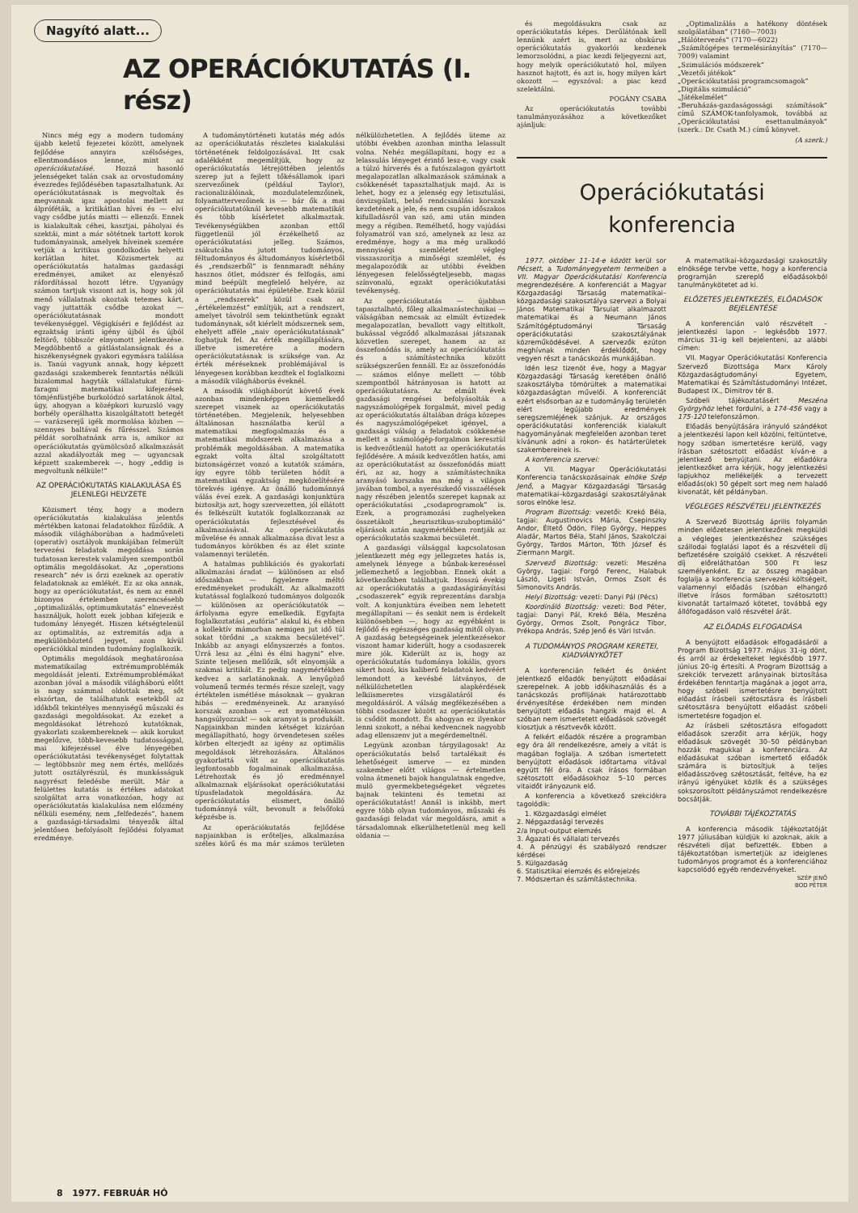Nagyító alatt...
AZ OPERÁCIÓKUTATÁS (I. rész)
Nincs még egy a modern tudomány újabb keletű fejezetei között, amelynek fejlődése annyira szélsőséges, ellentmondásos lenne, mint az operációkutatásé. Hozzá hasonló jelenségeket talán csak az orvostudomány évezredes fejlődésében tapasztalhatunk. Az operációkutatásnak is megvoltak és megvannak igaz apostolai mellett az álpróféták, a kritikátlan hívei és — elvi vagy csődbe jutás miatti — ellenzői. Ennek is kialakultak céhei, kasztjai, páholyai és szektái, mint a már sötétnek tartott korok tudományainak, amelyek híveinek szemére vetjük a kritikus gondolkodás helyetti korlátlan hitet. Közismertek az operációkutatás hatalmas gazdasági eredményei, amiket az elenyésző ráfordítással hozott létre. Ugyanúgy számon tartjuk viszont azt is, hogy sok jól menő vállalatnak okoztak tetemes kárt, vagy juttatták csődbe azokat — operációkutatásnak mondott tevékenységgel. Végigkíséri e fejlődést az egzaktság iránti igény újból és újból feltörő, többször elnyomott jelentkezése. Megdöbbentő a gátlástalanságnak és a hiszékenységnek gyakori egymásra találása is. Tanúi vagyunk annak, hogy képzett gazdasági szakemberek fenntartás nélküli bizalommal hagyták vállalatukat fúrni-faragni matematikai kifejezések tömjénfüstjébe burkolódzó sarlatánok által, úgy, ahogyan a középkori kuruzsló vagy borbély operálhatta kiszolgáltatott betegét — varázserejű igék mormolása közben — szennyes baltával és fűrésszel. Számos példát sorolhatnánk arra is, amikor az operációkutatás gyümölcsöző alkalmazását azzal akadályozták meg — ugyancsak képzett szakemberek —, hogy „eddig is megvoltunk nélküle!”
AZ OPERÁCIÓKUTATÁS KIALAKULÁSA ÉS JELENLEGI HELYZETE
Közismert tény, hogy a modern operációkutatás kialakulása jelentős mértékben katonai feladatokhoz fűződik. A második világháborúban a hadműveleti (operatív) osztályok munkájában felmerült tervezési feladatok megoldása során tudatosan kerestek valamilyen szempontból optimális megoldásokat. Az „operations research” név is őrzi ezeknek az operatív feladatoknak az emlékét. Ez az oka annak, hogy az operációkutatást, és nem az ennél bizonyos értelemben szerencsésebb „optimalizálás, optimumkutatás” elnevezést használjuk, holott ezek jobban kifejezik e tudomány lényegét. Hiszen kétségtelenül az optimalitás, az extremitás adja a megkülönböztető jegyet, azon kívül operációkkal minden tudomány foglalkozik.
Optimális megoldások meghatározása matematikailag extrémumproblémák megoldását jelenti. Extrémumproblémákat azonban jóval a második világháború előtt is nagy számmal oldottak meg, sőt elszórtan, de találhatunk esetekből az időkből tekintélyes mennyiségű műszaki és gazdasági megoldásokat. Az ezeket a megoldásokat létrehozó kutatóknak, gyakorlati szakembereknek — akik korukat megelőzve, több-kevesebb tudatossággal, mai kifejezéssel élve lényegében operációkutatási tevékenységet folytattak — legtöbbször meg nem értés, mellőzés jutott osztályrészül, és munkásságuk nagyrészt feledésbe merült. Már a felülettes kutatás is értékes adatokat szolgáltat arra vonatkozóan, hogy az operációkutatás kialakulása nem előzmény nélküli esemény, nem „felfedezés”, hanem a gazdasági-társadalmi tényezők által jelentősen befolyásolt fejlődési folyamat eredménye.
A tudománytörténeti kutatás még adós az operációkutatás részletes kialakulási történetének feldolgozásával. Itt csak adalékként megemlítjük, hogy az operációkutatás létrejöttében jelentős szerep jut a fejlett tőkésállamok ipari szervezőinek (például Taylor), racionalizálóinak, mozdulatelemzőinek, folyamattervezőinek is — bár ők a mai operációkutatóknál kevesebb matematikát és több kísérletet alkalmaztak. Tevékenységükben azonban ettől függetlenül jól érzékelhető az operációkutatási jelleg. Számos, zsákutcába jutott tudományos, féltudományos és áltudományos kísérletből és „rendszerből” is fennmaradt néhány hasznos ötlet, módszer és felfogás, ami mind beépült megfelelő helyére, az operációkutatás mai épületébe. Ezek közül a „rendszerek” közül csak az „értékelemzést” említjük, azt a rendszert, amelyet távolról sem tekinthetünk egzakt tudománynak, sőt kiérlelt módszernek sem, ehelyett afféle „naiv operációkutatásnak” foghatjuk fel. Az érték megállapítására, illetve ismeretére a modern operációkutatásnak is szüksége van. Az érték méréseknek problémájával is lényegesen korábban kezdtek el foglalkozni a második világháborús éveknél.
A második világháborút követő évek azonban mindenképpen kiemelkedő szerepet visznek az operációkutatás történetében. Megjelenik, helyesebben általánosan használatba kerül a matematikai megfogalmazás és a matematikai módszerek alkalmazása a problémák megoldásában. A matematika egzakt volta által szolgáltatott biztonságérzet vonzó a kutatók számára, így egyre több területen hódít a matematikai egzaktság megközelítésére törekvés igénye. Az önálló tudománnyá válás éveí ezek. A gazdasági konjunktúra biztosítja azt, hogy szervezetten, jól ellátott és felkészült kutatók foglalkozzanak az operációkutatás fejlesztésével és alkalmazásával. Az operációkutatás művelése és annak alkalmazása divat lesz a tudományos körökben és az élet szinte valamennyi területén.
A hatalmas publikációs és gyakorlati alkalmazási áradat — különösen az első időszakban — figyelemre méltó eredményeket produkált. Az alkalmazott kutatással foglalkozó tudományos dolgozók — különösen az operációkutatók — árfolyama egyre emelkedik. Egyfajta foglalkoztatási „eufória” alakul ki, és ebben a kollektív mámorban nemigen jut idő túl sokat törődni „a szakma becsületével”. Inkább az anyagi előnyszerzés a fontos. Úrrá lesz az „élni és élni hagyni” elve. Szinte teljesen mellőzik, sőt elnyomják a szakmai kritikát. Ez pedig nagymértékben kedvez a sarlatánoknak. A lenyűgöző volumenű termés termés része szelejt, vagy értéktelen ismétlése másoknak — gyakran hibás — eredményeinek. Az aranyásó korszak azonban — ezt nyomatékosan hangsúlyozzuk! — sok aranyat is produkált. Napjainkban minden kétséget kizáróan megállapítható, hogy örvendetesen széles körben elterjedt az igény az optimális megoldások létrehozására. Általános gyakorlattá vált az operációkutatás legfontosabb fogalmainak alkalmazása. Létrehoztak és jó eredménnyel alkalmaznak eljárásokat operációkutatási típusfeladatok megoldására. Az operációkutatás elismert, önálló tudománnyá vált, bevonult a felsőfokú képzésbe is.
Az operációkutatás fejlődése napjainkban is erőteljes, alkalmazása széles körű és ma már számos területen nélkülözhetetlen. A fejlődés üteme az utóbbi években azonban mintha lelassult volna. Nehéz megállapítani, hogy ez a lelassulás lényeget érintő lesz-e, vagy csak a túlzó hírverés és a futószalagon gyártott megalapozatlan alkalmazások számának a csökkenését tapasztalhatjuk majd. Az is lehet, hogy ez a jelenség egy letisztulási, önvizsgálati, belső rendcsinálási korszak kezdetének a jele, és nem csupán időszakos kifulladásról van szó, ami után minden megy a régiben. Remélhető, hogy vajúdási folyamatról van szó, amelynek az lesz az eredménye, hogy a ma még uralkodó mennyiségi szemléletet végleg visszaszorítja a minőségi szemlélet, és megalapozódik az utóbbi években lényegesen felelősségteljesebb, magas színvonalú, egzakt operációkutatási tevékenység.
Az operációkutatás — újabban tapasztalható, főleg alkalmazástechnikai — válságában nemcsak az elmúlt évtizedek megalapozatlan, bevallott vagy eltitkolt, bukással végződő alkalmazásai játszanak közvetlen szerepet, hanem az az összefonódás is, amely az operációkutatás és a számítástechnika között szükségszerűen fennáll. Ez az összefonódás — számos előnye mellett — több szempontból hátrányosan is hatott az operációkutatásra. Az elmúlt évek gazdasági rengései befolyásolták a nagyszámológépek forgalmát, mivel pedig az operációkutatás általában drága közepes és nagyszámológépeket igényel, a gazdasági válság a feladatok csökkenése mellett a számológép-forgalmon keresztül is kedvezőtlenül hatott az operációkutatás fejlődésére. A másik kedvezőtlen hatás, ami az operációkutatást az összefonódás miatt éri, az az, hogy a számítástechnika aranyásó korszaka ma még a világon javában tombol, a nyerészkedő visszaélések nagy részében jelentős szerepet kapnak az operációkutatási „csodaprogramok” is. Ezek, a programozási zughelyeken összetákolt „heurisztikus-szuboptimáló” eljárások aztán nagymértékben rontják az operációkutatás szakmai becsületét.
A gazdasági válsággal kapcsolatosan jelentkezett még egy jellegzetes hatás is, amelynek lényege a bűnbak-kereséssel jellemezhető a legjobban. Ennek okát a következőkben találhatjuk. Hosszú évekig az operációkutatás a gazdaságirányítási „csodaszerek” egyik reprezentáns darabja volt. A konjunktúra éveiben nem lehetett megállapítani — és senkit nem is érdekelt különösebben —, hogy az egyébként is fejlődő és egészséges gazdaság mitől olyan. A gazdaság betegségeinek jelentkezésekor viszont hamar kiderült, hogy a csodaszerek mire jók. Kiderült az is, hogy az operációkutatás tudománya lokális, gyors sikert hozó, kis kaliberű feladatok kedvéért lemondott a kevésbé látványos, de nélkülözhetetlen alapkérdések lelkiismeretes vizsgálatáról és megoldásáról. A válság megfékezésében a többi csodaszer között az operációkutatás is csődöt mondott. És ahogyan ez ilyenkor lenni szokott, a néhai kedvencnek nagyobb adag ellenszenv jut a megérdemeltnél.
Legyünk azonban tárgyilagosak! Az operációkutatás belső tartalékait és lehetőségeit ismerve — ez minden szakember előtt világos — értelmetlen volna átmeneti bajok hangulatnak engedve, mulö gyermekbetegségeket végzetes bajnak tekinteni és temetni az operációkutatást! Annál is inkább, mert egyre több olyan tudományos, műszaki és gazdasági feladat vár megoldásra, amit a társadalomnak elkerülhetetlenül meg kell oldania —
és megoldásukra csak az operációkutatás képes. Derűlátónak kell lennünk azért is, mert az obskúrus operációkutatás gyakorlói kezdenek lemorzsolódni, a piac kezdi feljegyezni azt, hogy melyik operációkutató hol, milyen hasznot hajtott, és azt is, hogy milyen kárt okozott — egyszóval: a piac kezd szelektálni.
POGÁNY CSABA
Az operációkutatás további tanulmányozásához a következőket ajánljuk:
„Optimalizálás a hatékony döntések szolgálatában” (7160—7003)
„Hálótervezés” (7170—6022)
„Számítógépes termelésirányítás” (7170—7009) valamint
„Szimulációs módszerek”
„Vezetői játékok”
„Operációkutatási programcsomagok”
„Digitális szimuláció”
„Játékelmélet”
„Beruházás-gazdaságossági számítások” című SZÁMOK-tanfolyamok, továbbá az „Operációkutatási esettanulmányok” (szerk.: Dr. Csath M.) című könyvet.
(A szerk.)
Operációkutatási
konferencia
1977. október 11–14-e között kerül sor Pécsett, a Tudományegyetem termeiben a VII. Magyar Operációkutatási Konferencia megrendezésére. A konferenciát a Magyar Közgazdasági Társaság matematikai–közgazdasági szakosztálya szervezi a Bolyai János Matematikai Társulat alkalmazott matematikai és a Neumann János Számítógéptudományi Társaság operációkutatási szakosztályának közreműködésével. A szervezők ezúton meghívnak minden érdeklődőt, hogy vegyen részt a tanácskozás munkájában.
Idén lesz tizenöt éve, hogy a Magyar Közgazdasági Társaság keretében önálló szakosztályba tömörültek a matematikai közgazdaságtan művelői. A konferenciát ezért elsősorban az e tudományág területén elért legújabb eredmények seregszemléjének szánjuk. Az országos operációkutatási konferenciák kialakult hagyományának megfelelően azonban teret kívánunk adni a rokon- és határterületek szakembereinek is.
A konferencia szervei:
A VII. Magyar Operációkutatási Konferencia tanácskozásainak elnöke Szép Jenő, a Magyar Közgazdasági Társaság matematikai–közgazdasági szakosztályának soros elnöke lesz.
Program Bizottság: vezetői: Krekó Béla, tagjai: Augustinovics Mária, Csepinszky Andor, Éltető Ödön, Filep György, Heppes Aladár, Martos Béla, Stahl János, Szakolczai György, Tardos Márton, Tóth József és Ziermann Margit.
Szervező Bizottság: vezeti: Meszéna György, tagjai: Forgó Ferenc, Halabuk László, Ligeti István, Ormos Zsolt és Simonovits András.
Helyi Bizottság: vezeti: Danyi Pál (Pécs)
Koordináló Bizottság: vezeti: Bod Péter, tagjai: Danyi Pál, Krekó Béla, Meszéna György, Ormos Zsolt, Pongrácz Tibor, Prékopa András, Szép Jenő és Vári István.
A TUDOMÁNYOS PROGRAM KERETEI, KIADVÁNYKÖTET
A konferencián felkért és önként jelentkező előadók benyújtott előadásai szerepelnek. A jobb időkihasználás és a tanácskozás profiljának határozottabb érvényesítése érdekében nem minden benyújtott előadás hangzik majd el. A szóban nem ismertetett előadások szövegét kiosztjuk a résztvevők között.
A felkért előadók részére a programban egy óra áll rendelkezésre, amely a vitát is magában foglalja. A szóban ismertetett benyújtott előadások időtartama vitával együtt fél óra. A csak írásos formában szétosztott előadásokhoz 5–10 perces vitaidőt irányozunk elő.
A konferencia a következő szekciókra tagolódik:
1. Közgazdasági elmélet
2. Népgazdasági tervezés
2/a Input-output elemzés
3. Ágazati és vállalati tervezés
4. A pénzügyi és szabályozó rendszer kérdései
5. Külgazdaság
6. Statisztikai elemzés és előrejelzés
7. Módszertan és számítástechnika.
A matematikai–közgazdasági szakosztály elnöksége tervbe vette, hogy a konferencia programján szereplő előadásokból tanulmánykötetet ad ki.
ELŐZETES JELENTKEZÉS, ELŐADÁSOK BEJELENTÉSE
A konferencián való részvételt – jelentkezési lapon – legkésőbb 1977. március 31-ig kell bejelenteni, az alábbi címen:
VII. Magyar Operációkutatási Konferencia Szervező Bizottsága Marx Károly Közgazdaságtudományi Egyetem, Matematikai és Számítástudományi Intézet, Budapest IX., Dimitrov tér 8.
Szóbeli tájékoztatásért Meszéna Györgyhöz lehet fordulni, a 174-456 vagy a 175-120 telefonszámon.
Előadás benyújtására irányuló szándékot a jelentkezési lapon kell közölni, feltüntetve, hogy szóban ismertetésre kerülő, vagy írásban szétosztott előadást kíván-e a jelentkező benyújtani. Az előadókra jelentkezőket arra kérjük, hogy jelentkezési lapjukhoz mellékeljék a tervezett előadás(ok) 50 gépelt sort meg nem haladó kivonatát, két példányban.
VÉGLEGES RÉSZVÉTELI JELENTKEZÉS
A Szervező Bizottság április folyamán minden előzetesen jelentkezőnek megküldi a végleges jelentkezéshez szükséges szállodai foglalási lapot és a részvételi díj befizetésére szolgáló csekket. A részvételi díj előreláthatóan 500 Ft lesz személyenként. Ez az összeg magában foglalja a konferencia szervezési költségeit, valamennyi előadás (szóban elhangzó illetve írásos formában szétosztott) kivonatát tartalmazó kötetet, továbbá egy állófogadáson való részvétel árát.
AZ ELŐADÁS ELFOGADÁSA
A benyújtott előadások elfogadásáról a Program Bizottság 1977. május 31-ig dönt, és arról az érdekelteket legkésőbb 1977. június 20-ig értesíti. A Program Bizottság a szekciók tervezett arányainak biztosítása érdekében fenntartja magának a jogot arra, hogy szóbeli ismertetésre benyújtott előadást írásbeli szétosztásra és írásbeli szétosztásra benyújtott előadást szóbeli ismertetésre fogadjon el.
Az írásbeli szétosztásra elfogadott előadások szerzőit arra kérjük, hogy előadásuk szövegét 30–50 példányban hozzák magukkal a konferenciára. Az előadásukat szóban ismertető előadók számára is biztosítjuk a teljes előadásszöveg szétosztását, feltéve, ha ez irányú igényüket közlik és a szükséges sokszorosított példányszámot rendelkezésre bocsátják.
TOVÁBBI TÁJÉKOZTATÁS
A konferencia második tájékoztatóját 1977 júliusában küldjük ki azoknak, akik a részvételi díjat befizették. Ebben a tájékoztatóban ismertetjük az ideiglenes tudományos programot és a konferenciához kapcsolódó egyéb rendezvényeket.
SZÉP JENŐ
BOD PÉTER
8 1977. FEBRUÁR HÓ